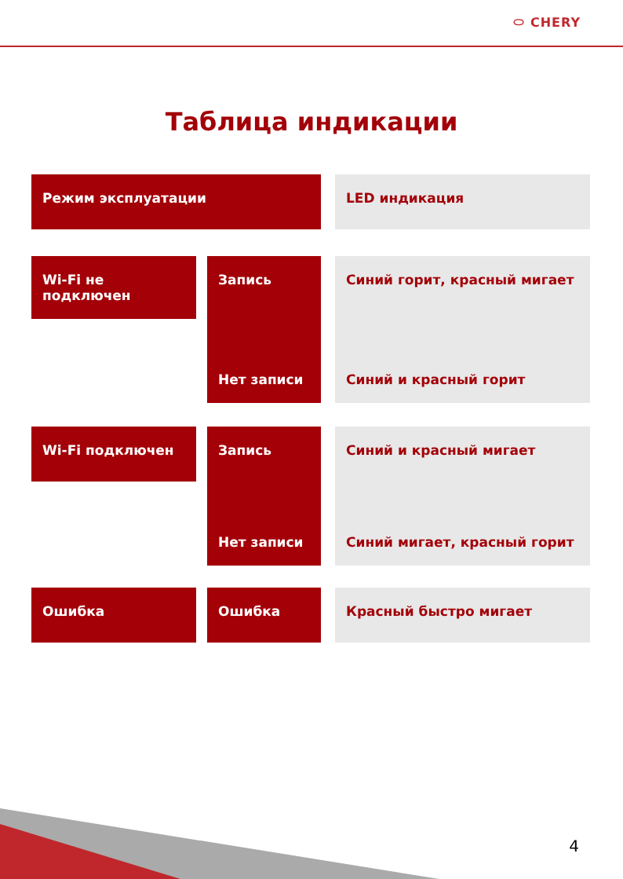⬭ CHERY
Таблица индикации
| Режим эксплуатации | | | | LED индикация |
| Wi-Fi не подключен | | Запись | | Синий горит, красный мигает |
| | | Нет записи | | Синий и красный горит |
| Wi-Fi подключен | | Запись | | Синий и красный мигает |
| | | Нет записи | | Синий мигает, красный горит |
| Ошибка | | Ошибка | | Красный быстро мигает |
4